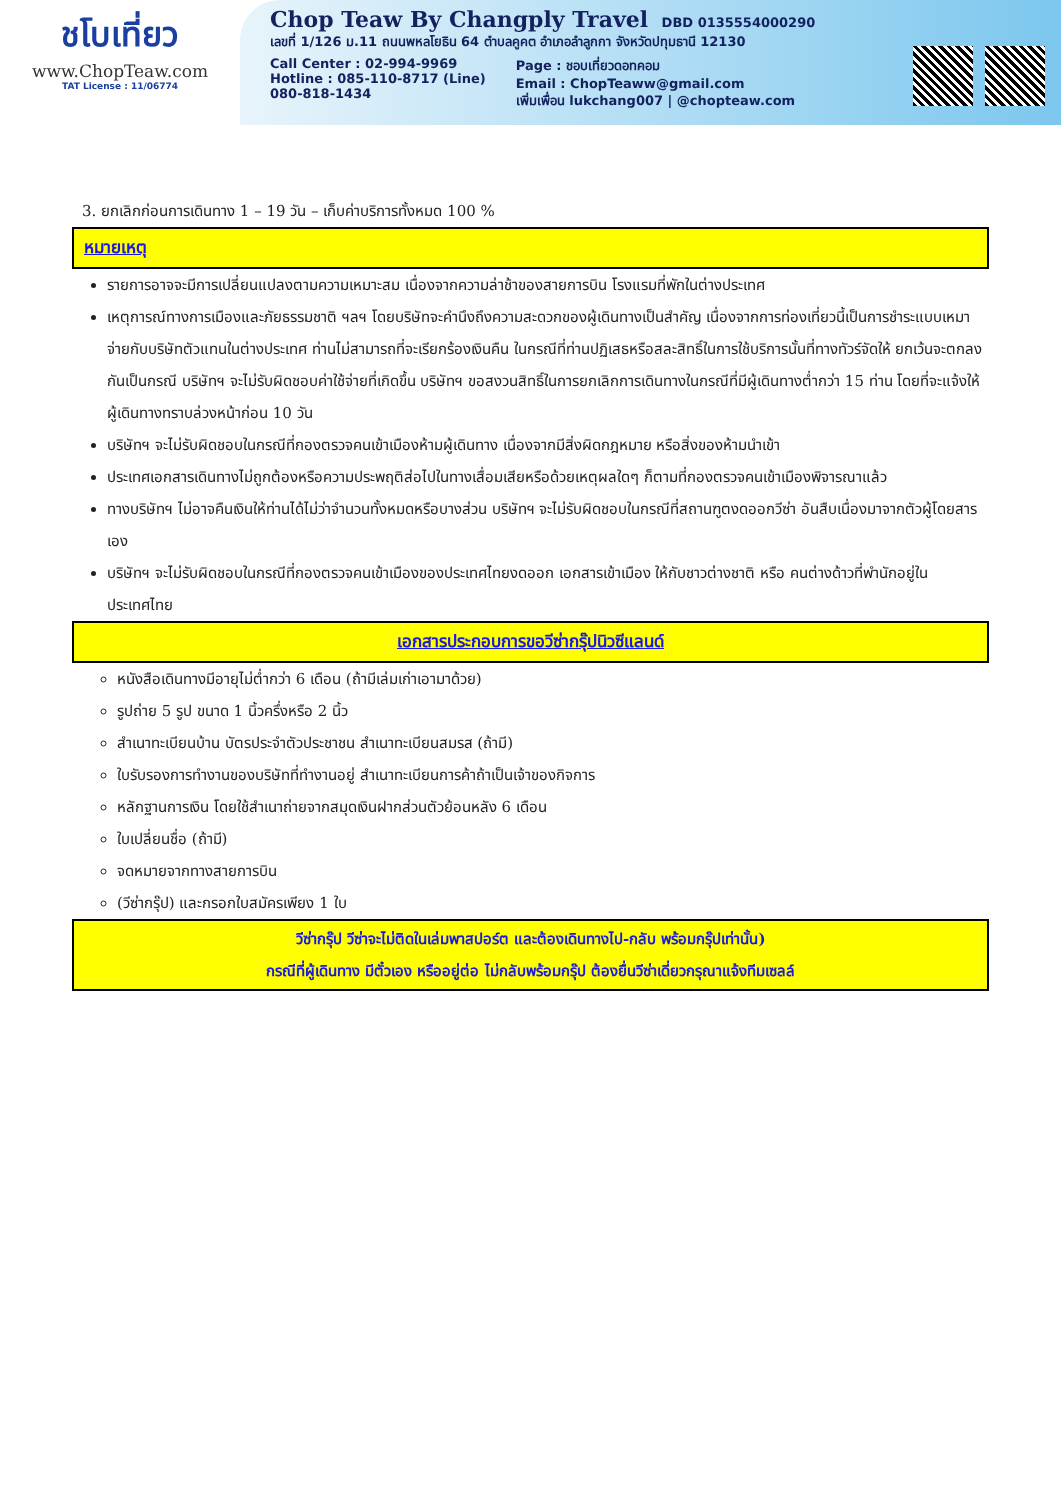ชโบเที่ยว
www.ChopTeaw.com
TAT License : 11/06774
Chop Teaw By Changply Travel DBD 0135554000290
เลขที่ 1/126 ม.11 ถนนพหลโยธิน 64 ตำบลคูคต อำเภอลำลูกกา จังหวัดปทุมธานี 12130
Call Center : 02-994-9969
Hotline : 085-110-8717 (Line)
080-818-1434
Page : ชอบเที่ยวดอทคอม
Email : ChopTeaww@gmail.com
เพิ่มเพื่อน lukchang007 | @chopteaw.com
3. ยกเลิกก่อนการเดินทาง 1 – 19 วัน – เก็บค่าบริการทั้งหมด 100 %
หมายเหตุ
รายการอาจจะมีการเปลี่ยนแปลงตามความเหมาะสม เนื่องจากความล่าช้าของสายการบิน โรงแรมที่พักในต่างประเทศ
เหตุการณ์ทางการเมืองและภัยธรรมชาติ ฯลฯ โดยบริษัทจะคำนึงถึงความสะดวกของผู้เดินทางเป็นสำคัญ เนื่องจากการท่องเที่ยวนี้เป็นการชำระแบบเหมาจ่ายกับบริษัทตัวแทนในต่างประเทศ ท่านไม่สามารถที่จะเรียกร้องเงินคืน ในกรณีที่ท่านปฏิเสธหรือสละสิทธิ์ในการใช้บริการนั้นที่ทางทัวร์จัดให้ ยกเว้นจะตกลงกันเป็นกรณี บริษัทฯ จะไม่รับผิดชอบค่าใช้จ่ายที่เกิดขึ้น บริษัทฯ ขอสงวนสิทธิ์ในการยกเลิกการเดินทางในกรณีที่มีผู้เดินทางต่ำกว่า 15 ท่าน โดยที่จะแจ้งให้ผู้เดินทางทราบล่วงหน้าก่อน 10 วัน
บริษัทฯ จะไม่รับผิดชอบในกรณีที่กองตรวจคนเข้าเมืองห้ามผู้เดินทาง เนื่องจากมีสิ่งผิดกฎหมาย หรือสิ่งของห้ามนำเข้า
ประเทศเอกสารเดินทางไม่ถูกต้องหรือความประพฤติส่อไปในทางเสื่อมเสียหรือด้วยเหตุผลใดๆ ก็ตามที่กองตรวจคนเข้าเมืองพิจารณาแล้ว
ทางบริษัทฯ ไม่อาจคืนเงินให้ท่านได้ไม่ว่าจำนวนทั้งหมดหรือบางส่วน บริษัทฯ จะไม่รับผิดชอบในกรณีที่สถานฑูตงดออกวีซ่า อันสืบเนื่องมาจากตัวผู้โดยสารเอง
บริษัทฯ จะไม่รับผิดชอบในกรณีที่กองตรวจคนเข้าเมืองของประเทศไทยงดออก เอกสารเข้าเมือง ให้กับชาวต่างชาติ หรือ คนต่างด้าวที่พำนักอยู่ในประเทศไทย
เอกสารประกอบการขอวีซ่ากรุ๊ปนิวซีแลนด์
หนังสือเดินทางมีอายุไม่ต่ำกว่า 6 เดือน (ถ้ามีเล่มเก่าเอามาด้วย)
รูปถ่าย 5 รูป ขนาด 1 นิ้วครึ่งหรือ 2 นิ้ว
สำเนาทะเบียนบ้าน บัตรประจำตัวประชาชน สำเนาทะเบียนสมรส (ถ้ามี)
ใบรับรองการทำงานของบริษัทที่ทำงานอยู่ สำเนาทะเบียนการค้าถ้าเป็นเจ้าของกิจการ
หลักฐานการเงิน โดยใช้สำเนาถ่ายจากสมุดเงินฝากส่วนตัวย้อนหลัง 6 เดือน
ใบเปลี่ยนชื่อ (ถ้ามี)
จดหมายจากทางสายการบิน
(วีซ่ากรุ๊ป) และกรอกใบสมัครเพียง 1 ใบ
วีซ่ากรุ๊ป วีซ่าจะไม่ติดในเล่มพาสปอร์ต และต้องเดินทางไป-กลับ พร้อมกรุ๊ปเท่านั้น)
กรณีที่ผู้เดินทาง มีตั๋วเอง หรืออยู่ต่อ ไม่กลับพร้อมกรุ๊ป ต้องยื่นวีซ่าเดี่ยวกรุณาแจ้งทีมเซลล์